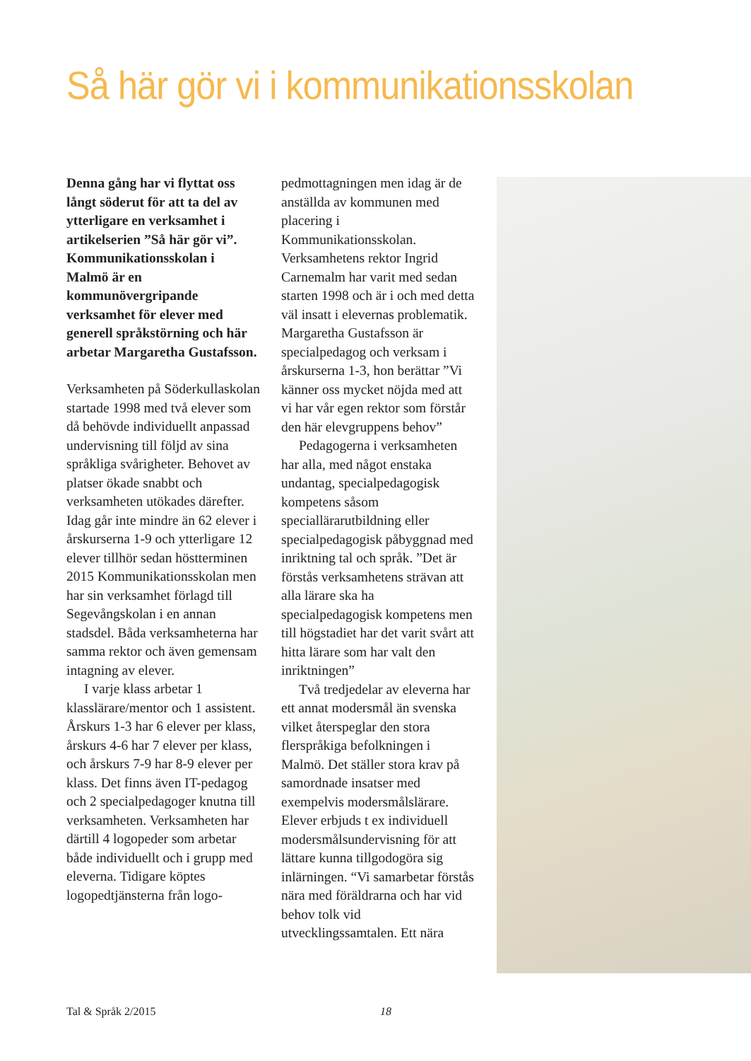Så här gör vi i kommunikationsskolan
Denna gång har vi flyttat oss långt söderut för att ta del av ytterligare en verksamhet i artikelserien ”Så här gör vi”. Kommunikationsskolan i Malmö är en kommunövergripande verksamhet för elever med generell språkstörning och här arbetar Margaretha Gustafsson.
Verksamheten på Söderkullaskolan startade 1998 med två elever som då behövde individuellt anpassad undervisning till följd av sina språkliga svårigheter. Behovet av platser ökade snabbt och verksamheten utökades därefter. Idag går inte mindre än 62 elever i årskurserna 1-9 och ytterligare 12 elever tillhör sedan höstterminen 2015 Kommunikationsskolan men har sin verksamhet förlagd till Segevångskolan i en annan stadsdel. Båda verksamheterna har samma rektor och även gemensam intagning av elever.
I varje klass arbetar 1 klasslärare/mentor och 1 assistent. Årskurs 1-3 har 6 elever per klass, årskurs 4-6 har 7 elever per klass, och årskurs 7-9 har 8-9 elever per klass. Det finns även IT-pedagog och 2 specialpedagoger knutna till verksamheten. Verksamheten har därtill 4 logopeder som arbetar både individuellt och i grupp med eleverna. Tidigare köptes logopedtjänsterna från logo-
pedmottagningen men idag är de anställda av kommunen med placering i Kommunikationsskolan. Verksamhetens rektor Ingrid Carnemalm har varit med sedan starten 1998 och är i och med detta väl insatt i elevernas problematik. Margaretha Gustafsson är specialpedagog och verksam i årskurserna 1-3, hon berättar ”Vi känner oss mycket nöjda med att vi har vår egen rektor som förstår den här elevgruppens behov”
Pedagogerna i verksamheten har alla, med något enstaka undantag, specialpedagogisk kompetens såsom speciallärarutbildning eller specialpedagogisk påbyggnad med inriktning tal och språk. ”Det är förstås verksamhetens strävan att alla lärare ska ha specialpedagogisk kompetens men till högstadiet har det varit svårt att hitta lärare som har valt den inriktningen”
Två tredjedelar av eleverna har ett annat modersmål än svenska vilket återspeglar den stora flerspråkiga befolkningen i Malmö. Det ställer stora krav på samordnade insatser med exempelvis modersmålslärare. Elever erbjuds t ex individuell modersmålsundervisning för att lättare kunna tillgodogöra sig inlärningen. “Vi samarbetar förstås nära med föräldrarna och har vid behov tolk vid utvecklingssamtalen. Ett nära
Tal & Språk 2/2015 18